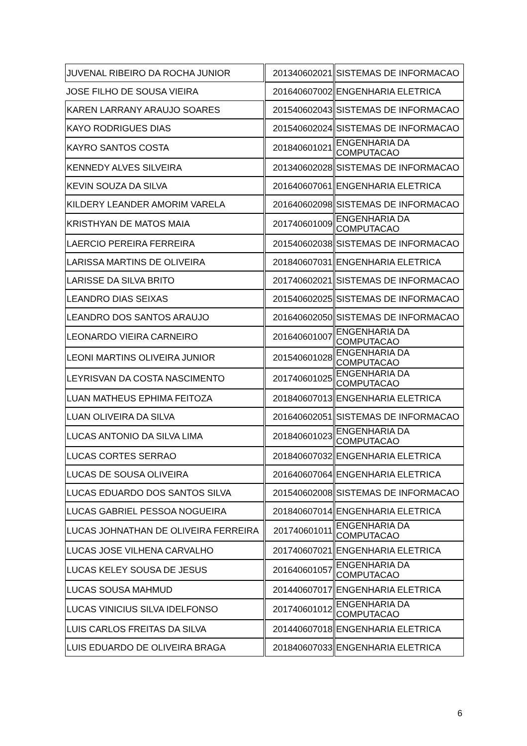| JUVENAL RIBEIRO DA ROCHA JUNIOR | 201340602021 | SISTEMAS DE INFORMACAO |
| JOSE FILHO DE SOUSA VIEIRA | 201640607002 | ENGENHARIA ELETRICA |
| KAREN LARRANY ARAUJO SOARES | 201540602043 | SISTEMAS DE INFORMACAO |
| KAYO RODRIGUES DIAS | 201540602024 | SISTEMAS DE INFORMACAO |
| KAYRO SANTOS COSTA | 201840601021 | ENGENHARIA DA COMPUTACAO |
| KENNEDY ALVES SILVEIRA | 201340602028 | SISTEMAS DE INFORMACAO |
| KEVIN SOUZA DA SILVA | 201640607061 | ENGENHARIA ELETRICA |
| KILDERY LEANDER AMORIM VARELA | 201640602098 | SISTEMAS DE INFORMACAO |
| KRISTHYAN DE MATOS MAIA | 201740601009 | ENGENHARIA DA COMPUTACAO |
| LAERCIO PEREIRA FERREIRA | 201540602038 | SISTEMAS DE INFORMACAO |
| LARISSA MARTINS DE OLIVEIRA | 201840607031 | ENGENHARIA ELETRICA |
| LARISSE DA SILVA BRITO | 201740602021 | SISTEMAS DE INFORMACAO |
| LEANDRO DIAS SEIXAS | 201540602025 | SISTEMAS DE INFORMACAO |
| LEANDRO DOS SANTOS ARAUJO | 201640602050 | SISTEMAS DE INFORMACAO |
| LEONARDO VIEIRA CARNEIRO | 201640601007 | ENGENHARIA DA COMPUTACAO |
| LEONI MARTINS OLIVEIRA JUNIOR | 201540601028 | ENGENHARIA DA COMPUTACAO |
| LEYRISVAN DA COSTA NASCIMENTO | 201740601025 | ENGENHARIA DA COMPUTACAO |
| LUAN MATHEUS EPHIMA FEITOZA | 201840607013 | ENGENHARIA ELETRICA |
| LUAN OLIVEIRA DA SILVA | 201640602051 | SISTEMAS DE INFORMACAO |
| LUCAS ANTONIO DA SILVA LIMA | 201840601023 | ENGENHARIA DA COMPUTACAO |
| LUCAS CORTES SERRAO | 201840607032 | ENGENHARIA ELETRICA |
| LUCAS DE SOUSA OLIVEIRA | 201640607064 | ENGENHARIA ELETRICA |
| LUCAS EDUARDO DOS SANTOS SILVA | 201540602008 | SISTEMAS DE INFORMACAO |
| LUCAS GABRIEL PESSOA NOGUEIRA | 201840607014 | ENGENHARIA ELETRICA |
| LUCAS JOHNATHAN DE OLIVEIRA FERREIRA | 201740601011 | ENGENHARIA DA COMPUTACAO |
| LUCAS JOSE VILHENA CARVALHO | 201740607021 | ENGENHARIA ELETRICA |
| LUCAS KELEY SOUSA DE JESUS | 201640601057 | ENGENHARIA DA COMPUTACAO |
| LUCAS SOUSA MAHMUD | 201440607017 | ENGENHARIA ELETRICA |
| LUCAS VINICIUS SILVA IDELFONSO | 201740601012 | ENGENHARIA DA COMPUTACAO |
| LUIS CARLOS FREITAS DA SILVA | 201440607018 | ENGENHARIA ELETRICA |
| LUIS EDUARDO DE OLIVEIRA BRAGA | 201840607033 | ENGENHARIA ELETRICA |
6